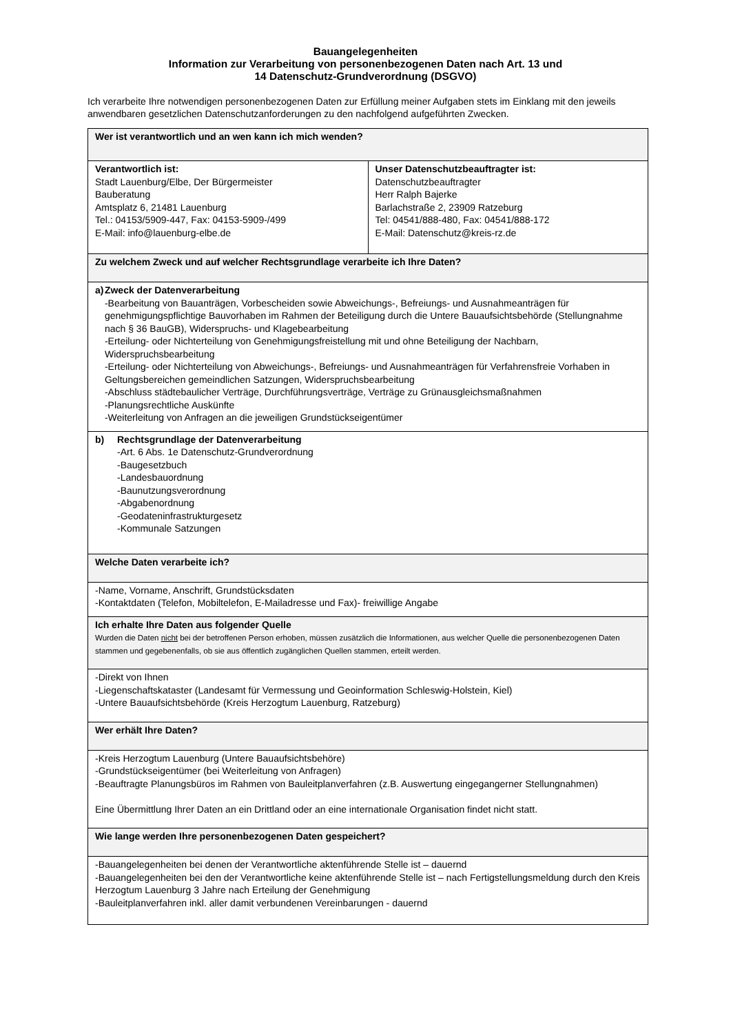Bauangelegenheiten
Information zur Verarbeitung von personenbezogenen Daten nach Art. 13 und
14 Datenschutz-Grundverordnung (DSGVO)
Ich verarbeite Ihre notwendigen personenbezogenen Daten zur Erfüllung meiner Aufgaben stets im Einklang mit den jeweils anwendbaren gesetzlichen Datenschutzanforderungen zu den nachfolgend aufgeführten Zwecken.
| Wer ist verantwortlich und an wen kann ich mich wenden? | |
| Verantwortlich ist: Stadt Lauenburg/Elbe, Der Bürgermeister Bauberatung Amtsplatz 6, 21481 Lauenburg Tel.: 04153/5909-447, Fax: 04153-5909-/499 E-Mail: info@lauenburg-elbe.de | Unser Datenschutzbeauftragter ist: Datenschutzbeauftragter Herr Ralph Bajerke Barlachstraße 2, 23909 Ratzeburg Tel: 04541/888-480, Fax: 04541/888-172 E-Mail: Datenschutz@kreis-rz.de |
| Zu welchem Zweck und auf welcher Rechtsgrundlage verarbeite ich Ihre Daten? | |
| a) Zweck der Datenverarbeitung -Bearbeitung von Bauanträgen, Vorbescheiden sowie Abweichungs-, Befreiungs- und Ausnahmeanträgen für genehmigungspflichtige Bauvorhaben im Rahmen der Beteiligung durch die Untere Bauaufsichtsbehörde (Stellungnahme nach § 36 BauGB), Widerspruchs- und Klagebearbeitung -Erteilung- oder Nichterteilung von Genehmigungsfreistellung mit und ohne Beteiligung der Nachbarn, Widerspruchsbearbeitung -Erteilung- oder Nichterteilung von Abweichungs-, Befreiungs- und Ausnahmeanträgen für Verfahrensfreie Vorhaben in Geltungsbereichen gemeindlichen Satzungen, Widerspruchsbearbeitung -Abschluss städtebaulicher Verträge, Durchführungsverträge, Verträge zu Grünausgleichsmaßnahmen -Planungsrechtliche Auskünfte -Weiterleitung von Anfragen an die jeweiligen Grundstückseigentümer | |
| b) Rechtsgrundlage der Datenverarbeitung -Art. 6 Abs. 1e Datenschutz-Grundverordnung -Baugesetzbuch -Landesbauordnung -Baunutzungsverordnung -Abgabenordnung -Geodateninfrastrukturgesetz -Kommunale Satzungen | |
| Welche Daten verarbeite ich? | |
| -Name, Vorname, Anschrift, Grundstücksdaten -Kontaktdaten (Telefon, Mobiltelefon, E-Mailadresse und Fax)- freiwillige Angabe | |
| Ich erhalte Ihre Daten aus folgender Quelle Wurden die Daten nicht bei der betroffenen Person erhoben, müssen zusätzlich die Informationen, aus welcher Quelle die personenbezogenen Daten stammen und gegebenenfalls, ob sie aus öffentlich zugänglichen Quellen stammen, erteilt werden. | |
| -Direkt von Ihnen -Liegenschaftskataster (Landesamt für Vermessung und Geoinformation Schleswig-Holstein, Kiel) -Untere Bauaufsichtsbehörde (Kreis Herzogtum Lauenburg, Ratzeburg) | |
| Wer erhält Ihre Daten? | |
| -Kreis Herzogtum Lauenburg (Untere Bauaufsichtsbehöre) -Grundstückseigentümer (bei Weiterleitung von Anfragen) -Beauftragte Planungsbüros im Rahmen von Bauleitplanverfahren (z.B. Auswertung eingegangerner Stellungnahmen) Eine Übermittlung Ihrer Daten an ein Drittland oder an eine internationale Organisation findet nicht statt. | |
| Wie lange werden Ihre personenbezogenen Daten gespeichert? | |
| -Bauangelegenheiten bei denen der Verantwortliche aktenführende Stelle ist – dauernd -Bauangelegenheiten bei den der Verantwortliche keine aktenführende Stelle ist – nach Fertigstellungsmeldung durch den Kreis Herzogtum Lauenburg 3 Jahre nach Erteilung der Genehmigung -Bauleitplanverfahren inkl. aller damit verbundenen Vereinbarungen - dauernd | |